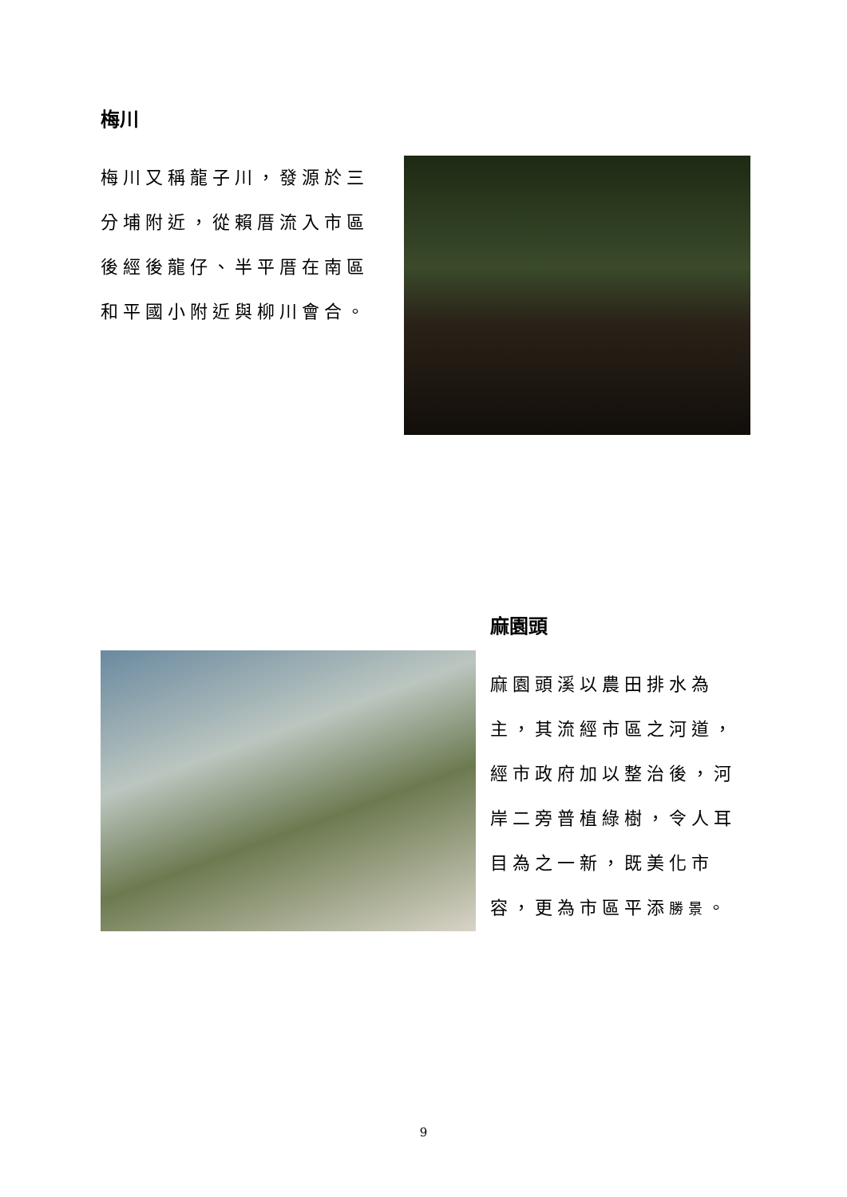梅川
梅川又稱龍子川，發源於三分埔附近，從賴厝流入市區後經後龍仔、半平厝在南區和平國小附近與柳川會合。
麻園頭
麻園頭溪以農田排水為主，其流經市區之河道，經市政府加以整治後，河岸二旁普植綠樹，令人耳目為之一新，既美化市容，更為市區平添勝景。
9